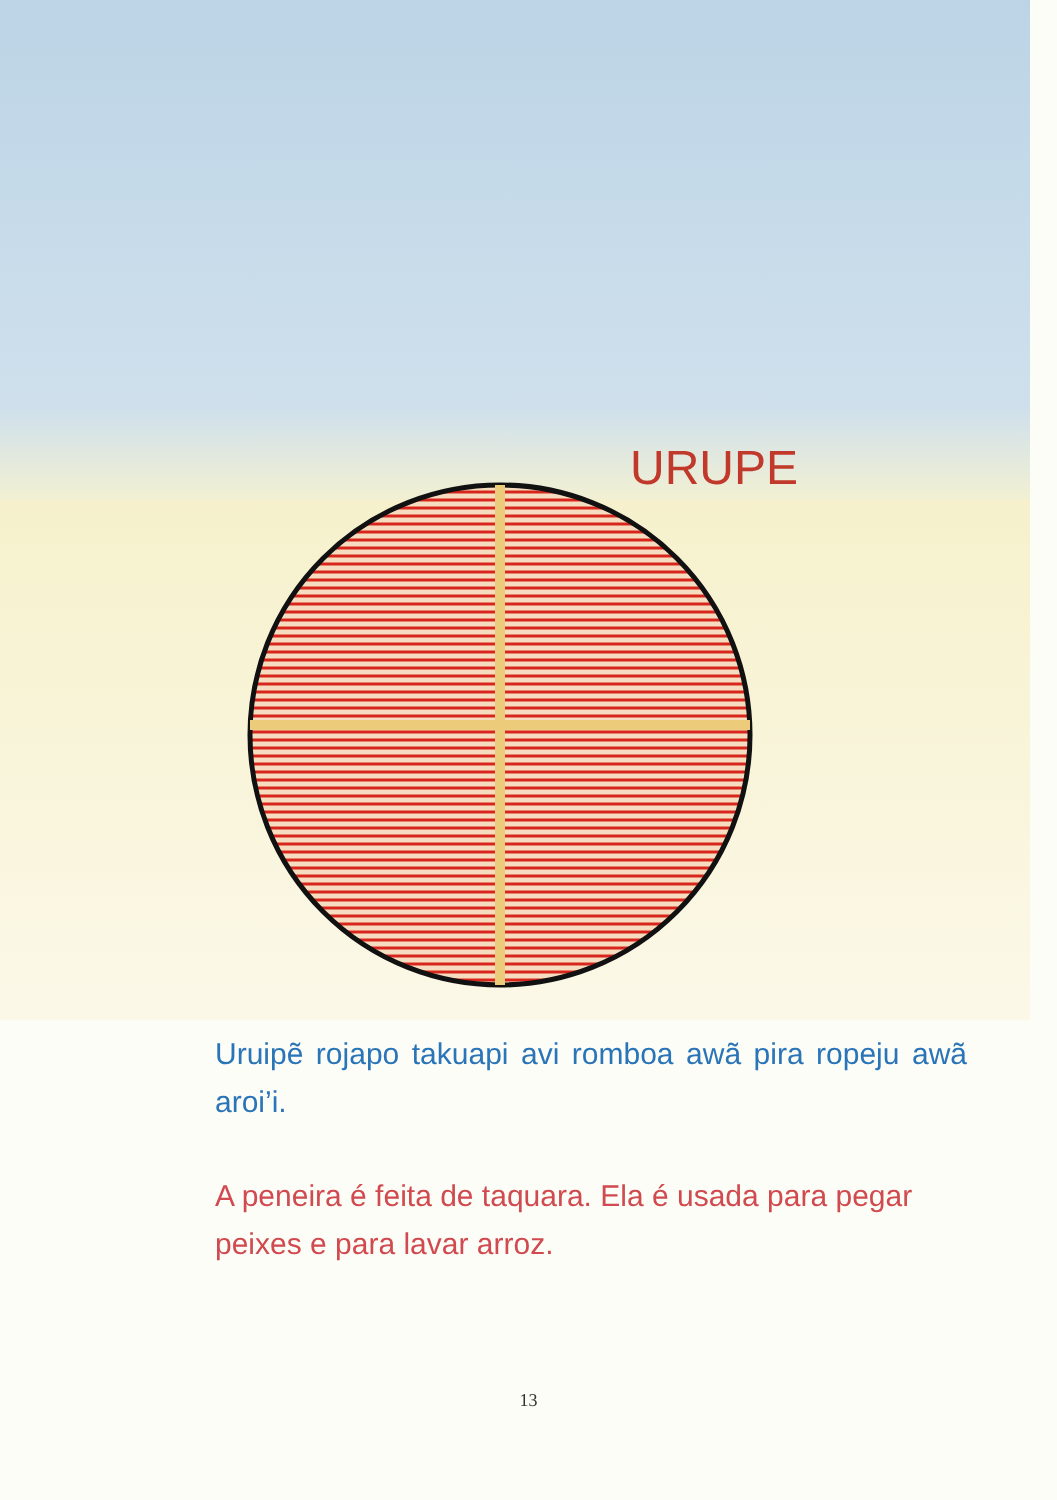URUPE
Uruipẽ rojapo takuapi avi romboa awã pira ropeju awã aroi’i.
A peneira é feita de taquara. Ela é usada para pegar peixes e para lavar arroz.
13